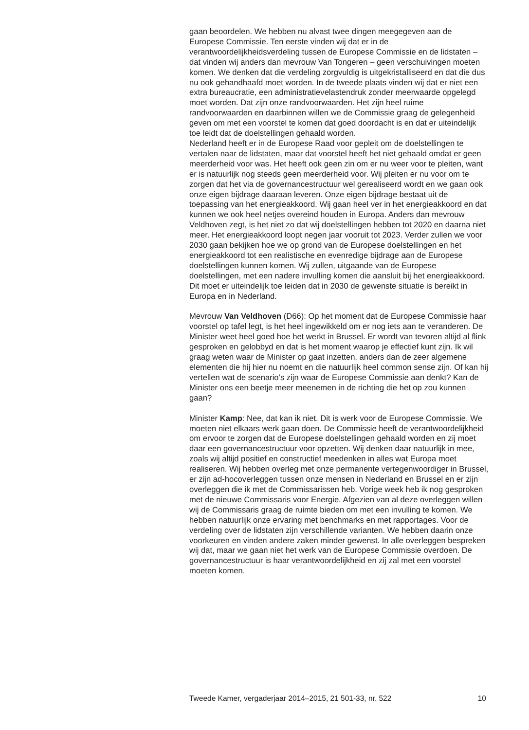gaan beoordelen. We hebben nu alvast twee dingen meegegeven aan de Europese Commissie. Ten eerste vinden wij dat er in de verantwoordelijkheidsverdeling tussen de Europese Commissie en de lidstaten – dat vinden wij anders dan mevrouw Van Tongeren – geen verschuivingen moeten komen. We denken dat die verdeling zorgvuldig is uitgekristalliseerd en dat die dus nu ook gehandhaafd moet worden. In de tweede plaats vinden wij dat er niet een extra bureaucratie, een administratievelastendruk zonder meerwaarde opgelegd moet worden. Dat zijn onze randvoorwaarden. Het zijn heel ruime randvoorwaarden en daarbinnen willen we de Commissie graag de gelegenheid geven om met een voorstel te komen dat goed doordacht is en dat er uiteindelijk toe leidt dat de doelstellingen gehaald worden.
Nederland heeft er in de Europese Raad voor gepleit om de doelstellingen te vertalen naar de lidstaten, maar dat voorstel heeft het niet gehaald omdat er geen meerderheid voor was. Het heeft ook geen zin om er nu weer voor te pleiten, want er is natuurlijk nog steeds geen meerderheid voor. Wij pleiten er nu voor om te zorgen dat het via de governancestructuur wel gerealiseerd wordt en we gaan ook onze eigen bijdrage daaraan leveren. Onze eigen bijdrage bestaat uit de toepassing van het energieakkoord. Wij gaan heel ver in het energieakkoord en dat kunnen we ook heel netjes overeind houden in Europa. Anders dan mevrouw Veldhoven zegt, is het niet zo dat wij doelstellingen hebben tot 2020 en daarna niet meer. Het energieakkoord loopt negen jaar vooruit tot 2023. Verder zullen we voor 2030 gaan bekijken hoe we op grond van de Europese doelstellingen en het energieakkoord tot een realistische en evenredige bijdrage aan de Europese doelstellingen kunnen komen. Wij zullen, uitgaande van de Europese doelstellingen, met een nadere invulling komen die aansluit bij het energieakkoord. Dit moet er uiteindelijk toe leiden dat in 2030 de gewenste situatie is bereikt in Europa en in Nederland.
Mevrouw Van Veldhoven (D66): Op het moment dat de Europese Commissie haar voorstel op tafel legt, is het heel ingewikkeld om er nog iets aan te veranderen. De Minister weet heel goed hoe het werkt in Brussel. Er wordt van tevoren altijd al flink gesproken en gelobbyd en dat is het moment waarop je effectief kunt zijn. Ik wil graag weten waar de Minister op gaat inzetten, anders dan de zeer algemene elementen die hij hier nu noemt en die natuurlijk heel common sense zijn. Of kan hij vertellen wat de scenario’s zijn waar de Europese Commissie aan denkt? Kan de Minister ons een beetje meer meenemen in de richting die het op zou kunnen gaan?
Minister Kamp: Nee, dat kan ik niet. Dit is werk voor de Europese Commissie. We moeten niet elkaars werk gaan doen. De Commissie heeft de verantwoordelijkheid om ervoor te zorgen dat de Europese doelstellingen gehaald worden en zij moet daar een governancestructuur voor opzetten. Wij denken daar natuurlijk in mee, zoals wij altijd positief en constructief meedenken in alles wat Europa moet realiseren. Wij hebben overleg met onze permanente vertegenwoordiger in Brussel, er zijn ad-hocoverleggen tussen onze mensen in Nederland en Brussel en er zijn overleggen die ik met de Commissarissen heb. Vorige week heb ik nog gesproken met de nieuwe Commissaris voor Energie. Afgezien van al deze overleggen willen wij de Commissaris graag de ruimte bieden om met een invulling te komen. We hebben natuurlijk onze ervaring met benchmarks en met rapportages. Voor de verdeling over de lidstaten zijn verschillende varianten. We hebben daarin onze voorkeuren en vinden andere zaken minder gewenst. In alle overleggen bespreken wij dat, maar we gaan niet het werk van de Europese Commissie overdoen. De governancestructuur is haar verantwoordelijkheid en zij zal met een voorstel moeten komen.
Tweede Kamer, vergaderjaar 2014–2015, 21 501-33, nr. 522 10